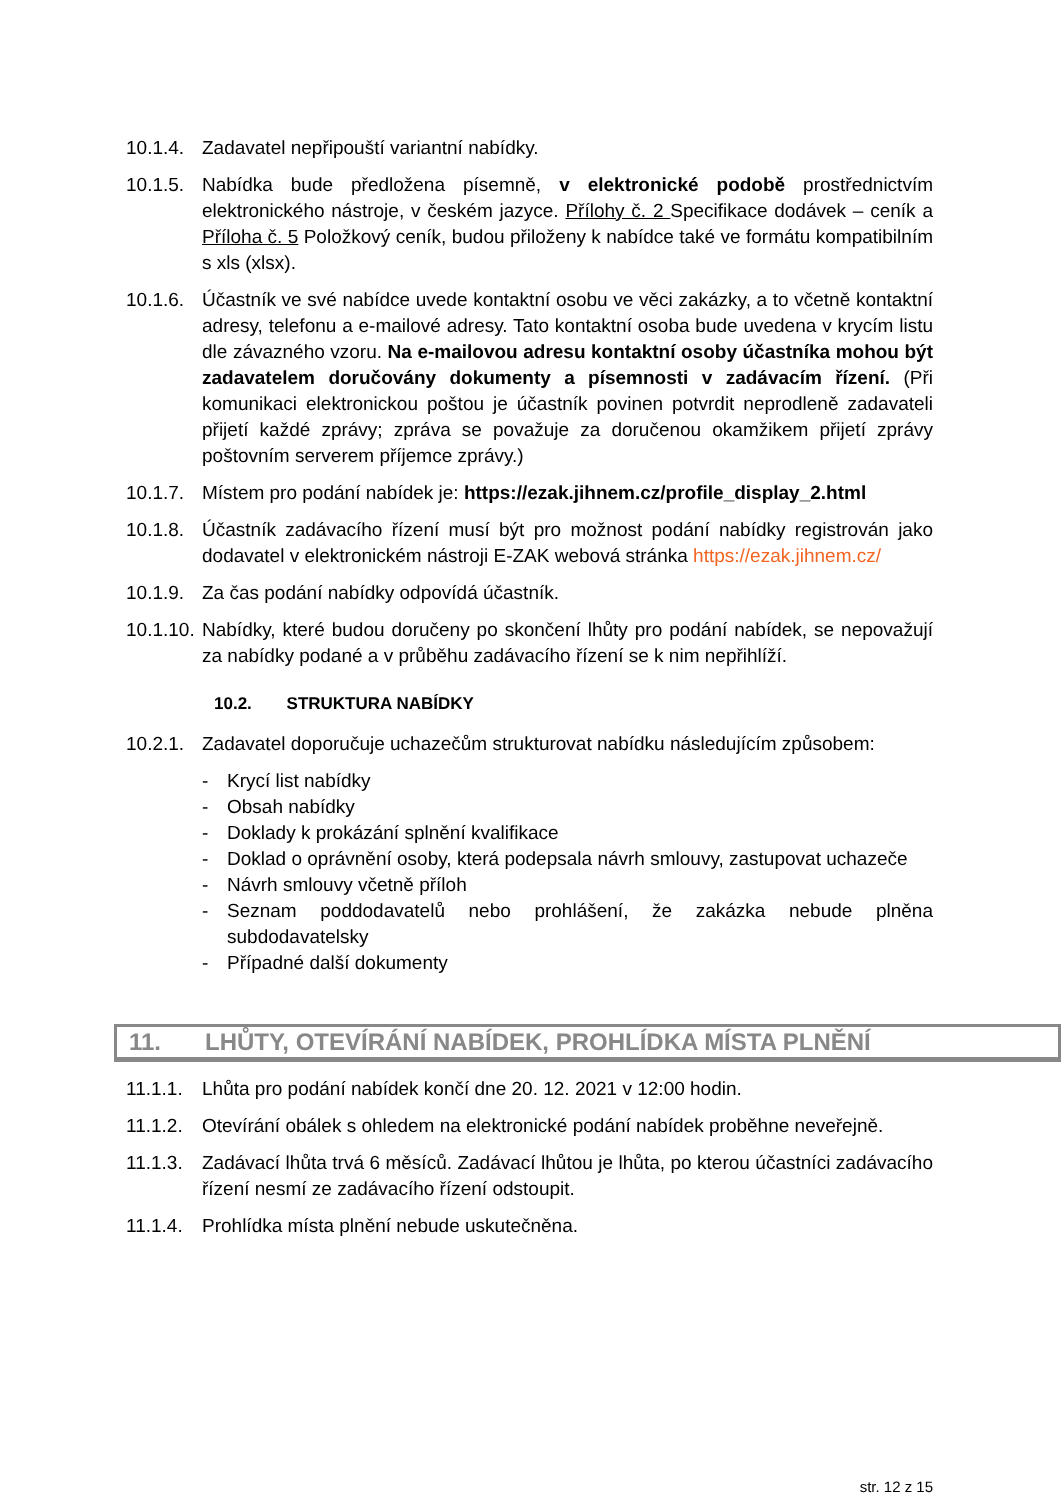10.1.4.
Zadavatel nepřipouští variantní nabídky.
10.1.5.
Nabídka bude předložena písemně, v elektronické podobě prostřednictvím elektronického nástroje, v českém jazyce. Přílohy č. 2 Specifikace dodávek – ceník a Příloha č. 5 Položkový ceník, budou přiloženy k nabídce také ve formátu kompatibilním s xls (xlsx).
10.1.6.
Účastník ve své nabídce uvede kontaktní osobu ve věci zakázky, a to včetně kontaktní adresy, telefonu a e-mailové adresy. Tato kontaktní osoba bude uvedena v krycím listu dle závazného vzoru. Na e-mailovou adresu kontaktní osoby účastníka mohou být zadavatelem doručovány dokumenty a písemnosti v zadávacím řízení. (Při komunikaci elektronickou poštou je účastník povinen potvrdit neprodleně zadavateli přijetí každé zprávy; zpráva se považuje za doručenou okamžikem přijetí zprávy poštovním serverem příjemce zprávy.)
10.1.7.
Místem pro podání nabídek je: https://ezak.jihnem.cz/profile_display_2.html
10.1.8.
Účastník zadávacího řízení musí být pro možnost podání nabídky registrován jako dodavatel v elektronickém nástroji E-ZAK webová stránka https://ezak.jihnem.cz/
10.1.9.
Za čas podání nabídky odpovídá účastník.
10.1.10.
Nabídky, které budou doručeny po skončení lhůty pro podání nabídek, se nepovažují za nabídky podané a v průběhu zadávacího řízení se k nim nepřihlíží.
10.2. STRUKTURA NABÍDKY
10.2.1.
Zadavatel doporučuje uchazečům strukturovat nabídku následujícím způsobem:
- Krycí list nabídky
- Obsah nabídky
- Doklady k prokázání splnění kvalifikace
- Doklad o oprávnění osoby, která podepsala návrh smlouvy, zastupovat uchazeče
- Návrh smlouvy včetně příloh
- Seznam poddodavatelů nebo prohlášení, že zakázka nebude plněna subdodavatelsky
- Případné další dokumenty
11. LHŮTY, OTEVÍRÁNÍ NABÍDEK, PROHLÍDKA MÍSTA PLNĚNÍ
11.1.1.
Lhůta pro podání nabídek končí dne 20. 12. 2021 v 12:00 hodin.
11.1.2.
Otevírání obálek s ohledem na elektronické podání nabídek proběhne neveřejně.
11.1.3.
Zadávací lhůta trvá 6 měsíců. Zadávací lhůtou je lhůta, po kterou účastníci zadávacího řízení nesmí ze zadávacího řízení odstoupit.
11.1.4.
Prohlídka místa plnění nebude uskutečněna.
str. 12 z 15